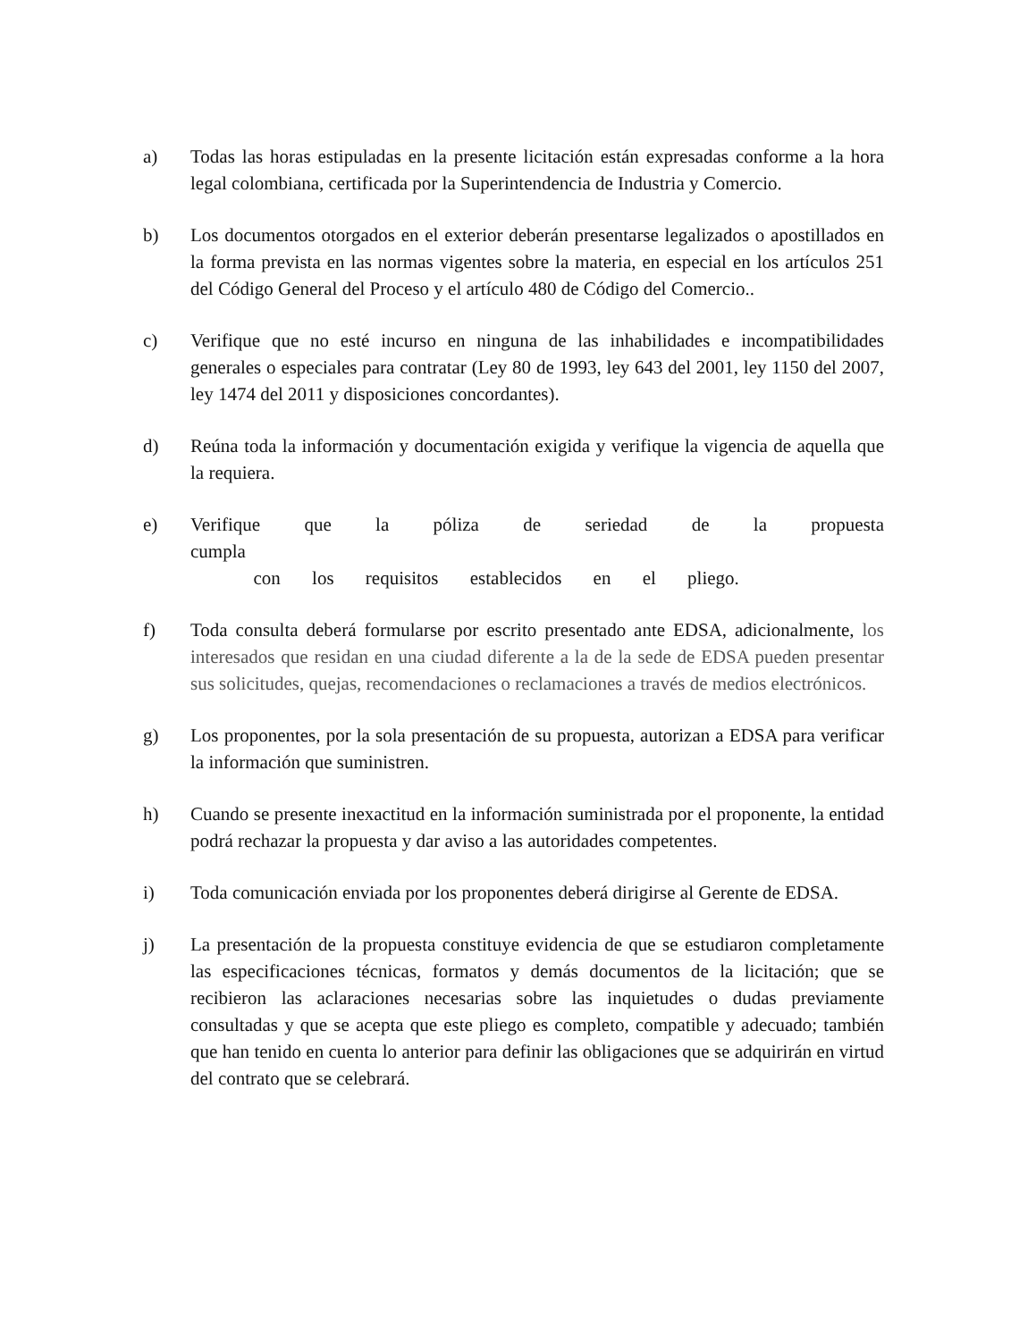a) Todas las horas estipuladas en la presente licitación están expresadas conforme a la hora legal colombiana, certificada por la Superintendencia de Industria y Comercio.
b) Los documentos otorgados en el exterior deberán presentarse legalizados o apostillados en la forma prevista en las normas vigentes sobre la materia, en especial en los artículos 251 del Código General del Proceso y el artículo 480 de Código del Comercio..
c) Verifique que no esté incurso en ninguna de las inhabilidades e incompatibilidades generales o especiales para contratar (Ley 80 de 1993, ley 643 del 2001, ley 1150 del 2007, ley 1474 del 2011 y disposiciones concordantes).
d) Reúna toda la información y documentación exigida y verifique la vigencia de aquella que la requiera.
e) Verifique que la póliza de seriedad de la propuesta cumpla
con los requisitos establecidos en el pliego.
f) Toda consulta deberá formularse por escrito presentado ante EDSA, adicionalmente, los interesados que residan en una ciudad diferente a la de la sede de EDSA pueden presentar sus solicitudes, quejas, recomendaciones o reclamaciones a través de medios electrónicos.
g) Los proponentes, por la sola presentación de su propuesta, autorizan a EDSA para verificar la información que suministren.
h) Cuando se presente inexactitud en la información suministrada por el proponente, la entidad podrá rechazar la propuesta y dar aviso a las autoridades competentes.
i) Toda comunicación enviada por los proponentes deberá dirigirse al Gerente de EDSA.
j) La presentación de la propuesta constituye evidencia de que se estudiaron completamente las especificaciones técnicas, formatos y demás documentos de la licitación; que se recibieron las aclaraciones necesarias sobre las inquietudes o dudas previamente consultadas y que se acepta que este pliego es completo, compatible y adecuado; también que han tenido en cuenta lo anterior para definir las obligaciones que se adquirirán en virtud del contrato que se celebrará.